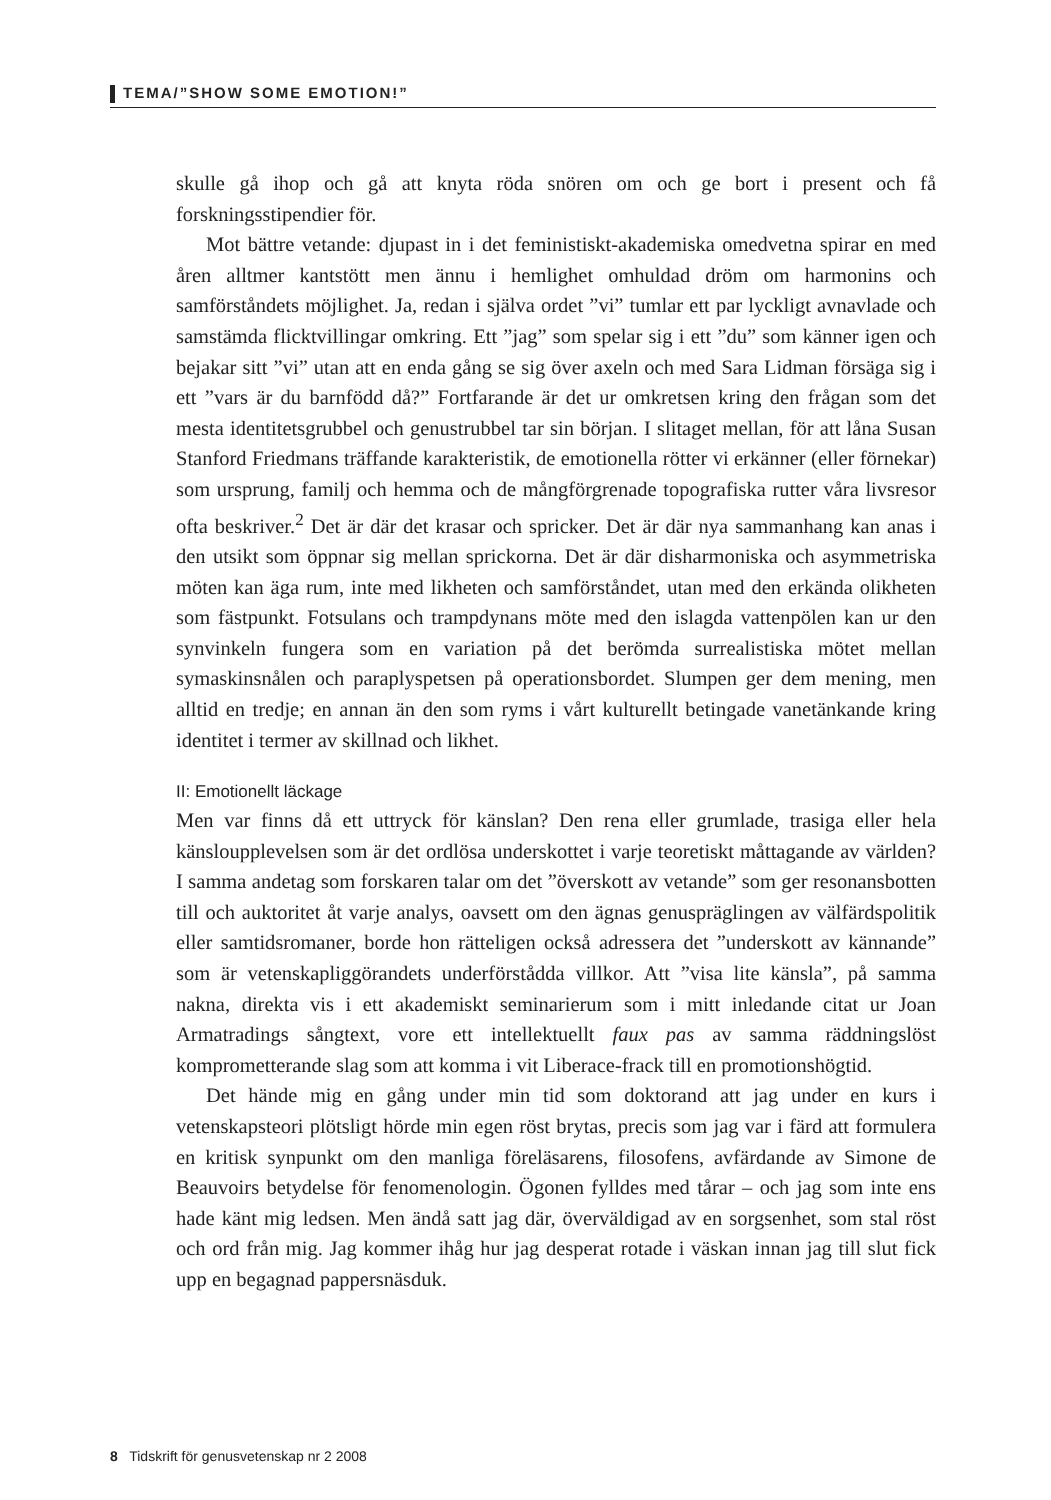TEMA/”SHOW SOME EMOTION!”
skulle gå ihop och gå att knyta röda snören om och ge bort i present och få forskningsstipendier för.
Mot bättre vetande: djupast in i det feministiskt-akademiska omedvetna spirar en med åren alltmer kantstött men ännu i hemlighet omhuldad dröm om harmonins och samförståndets möjlighet. Ja, redan i själva ordet ”vi” tumlar ett par lyckligt avnavlade och samstämda flicktvillingar omkring. Ett ”jag” som spelar sig i ett ”du” som känner igen och bejakar sitt ”vi” utan att en enda gång se sig över axeln och med Sara Lidman försäga sig i ett ”vars är du barnfödd då?” Fortfarande är det ur omkretsen kring den frågan som det mesta identitetsgrubbel och genustrubbel tar sin början. I slitaget mellan, för att låna Susan Stanford Friedmans träffande karakteristik, de emotionella rötter vi erkänner (eller förnekar) som ursprung, familj och hemma och de mångförgrenade topografiska rutter våra livsresor ofta beskriver.<sup>2</sup> Det är där det krasar och spricker. Det är där nya sammanhang kan anas i den utsikt som öppnar sig mellan sprickorna. Det är där disharmoniska och asymmetriska möten kan äga rum, inte med likheten och samförståndet, utan med den erkända olikheten som fästpunkt. Fotsulans och trampdynans möte med den islagda vattenpölen kan ur den synvinkeln fungera som en variation på det berömda surrealistiska mötet mellan symaskinsnålen och paraplyspetsen på operationsbordet. Slumpen ger dem mening, men alltid en tredje; en annan än den som ryms i vårt kulturellt betingade vanetänkande kring identitet i termer av skillnad och likhet.
II: Emotionellt läckage
Men var finns då ett uttryck för känslan? Den rena eller grumlade, trasiga eller hela känsloupplevelsen som är det ordlösa underskottet i varje teoretiskt måttagande av världen? I samma andetag som forskaren talar om det ”överskott av vetande” som ger resonansbotten till och auktoritet åt varje analys, oavsett om den ägnas genuspräglingen av välfärdspolitik eller samtidsromaner, borde hon rätteligen också adressera det ”underskott av kännande” som är vetenskapliggörandets underförstådda villkor. Att ”visa lite känsla”, på samma nakna, direkta vis i ett akademiskt seminarierum som i mitt inledande citat ur Joan Armatradings sångtext, vore ett intellektuellt faux pas av samma räddningslöst komprometterande slag som att komma i vit Liberace-frack till en promotionshögtid.
Det hände mig en gång under min tid som doktorand att jag under en kurs i vetenskapsteori plötsligt hörde min egen röst brytas, precis som jag var i färd att formulera en kritisk synpunkt om den manliga föreläsarens, filosofens, avfärdande av Simone de Beauvoirs betydelse för fenomenologin. Ögonen fylldes med tårar – och jag som inte ens hade känt mig ledsen. Men ändå satt jag där, överväldigad av en sorgsenhet, som stal röst och ord från mig. Jag kommer ihåg hur jag desperat rotade i väskan innan jag till slut fick upp en begagnad pappersnäsduk.
8 Tidskrift för genusvetenskap nr 2 2008